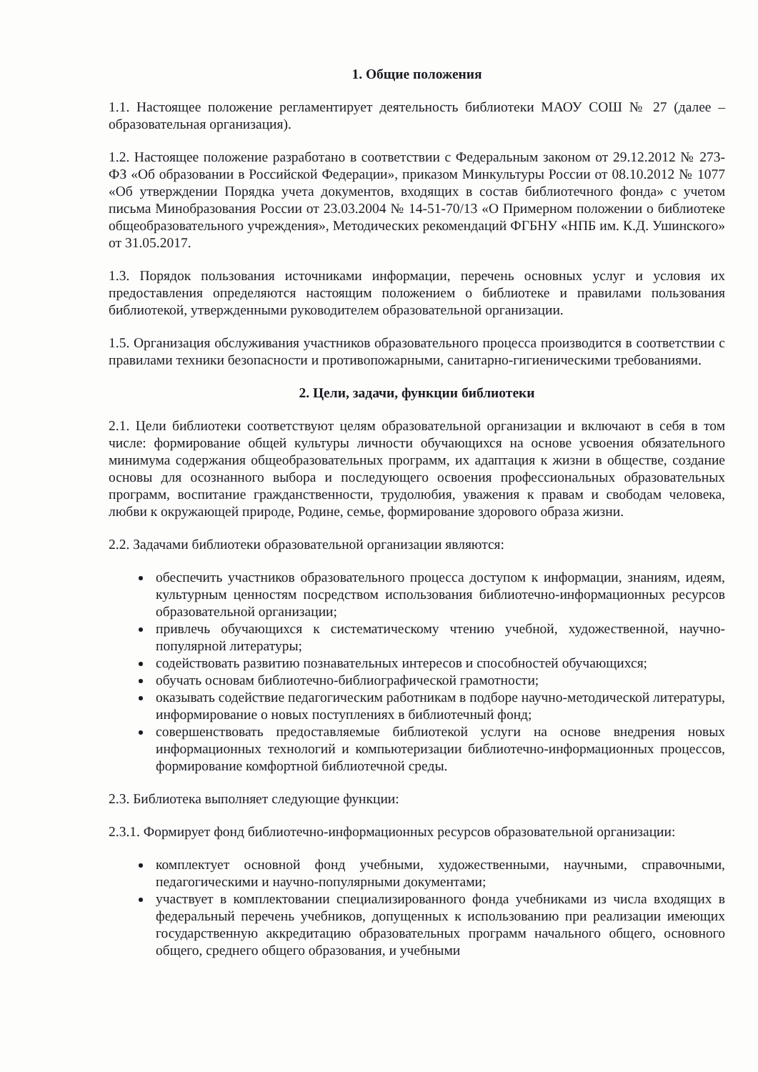1. Общие положения
1.1. Настоящее положение регламентирует деятельность библиотеки МАОУ СОШ № 27 (далее – образовательная организация).
1.2. Настоящее положение разработано в соответствии с Федеральным законом от 29.12.2012 № 273-ФЗ «Об образовании в Российской Федерации», приказом Минкультуры России от 08.10.2012 № 1077 «Об утверждении Порядка учета документов, входящих в состав библиотечного фонда» с учетом письма Минобразования России от 23.03.2004 № 14-51-70/13 «О Примерном положении о библиотеке общеобразовательного учреждения», Методических рекомендаций ФГБНУ «НПБ им. К.Д. Ушинского» от 31.05.2017.
1.3. Порядок пользования источниками информации, перечень основных услуг и условия их предоставления определяются настоящим положением о библиотеке и правилами пользования библиотекой, утвержденными руководителем образовательной организации.
1.5. Организация обслуживания участников образовательного процесса производится в соответствии с правилами техники безопасности и противопожарными, санитарно-гигиеническими требованиями.
2. Цели, задачи, функции библиотеки
2.1. Цели библиотеки соответствуют целям образовательной организации и включают в себя в том числе: формирование общей культуры личности обучающихся на основе усвоения обязательного минимума содержания общеобразовательных программ, их адаптация к жизни в обществе, создание основы для осознанного выбора и последующего освоения профессиональных образовательных программ, воспитание гражданственности, трудолюбия, уважения к правам и свободам человека, любви к окружающей природе, Родине, семье, формирование здорового образа жизни.
2.2. Задачами библиотеки образовательной организации являются:
обеспечить участников образовательного процесса доступом к информации, знаниям, идеям, культурным ценностям посредством использования библиотечно-информационных ресурсов образовательной организации;
привлечь обучающихся к систематическому чтению учебной, художественной, научно-популярной литературы;
содействовать развитию познавательных интересов и способностей обучающихся;
обучать основам библиотечно-библиографической грамотности;
оказывать содействие педагогическим работникам в подборе научно-методической литературы, информирование о новых поступлениях в библиотечный фонд;
совершенствовать предоставляемые библиотекой услуги на основе внедрения новых информационных технологий и компьютеризации библиотечно-информационных процессов, формирование комфортной библиотечной среды.
2.3. Библиотека выполняет следующие функции:
2.3.1. Формирует фонд библиотечно-информационных ресурсов образовательной организации:
комплектует основной фонд учебными, художественными, научными, справочными, педагогическими и научно-популярными документами;
участвует в комплектовании специализированного фонда учебниками из числа входящих в федеральный перечень учебников, допущенных к использованию при реализации имеющих государственную аккредитацию образовательных программ начального общего, основного общего, среднего общего образования, и учебными